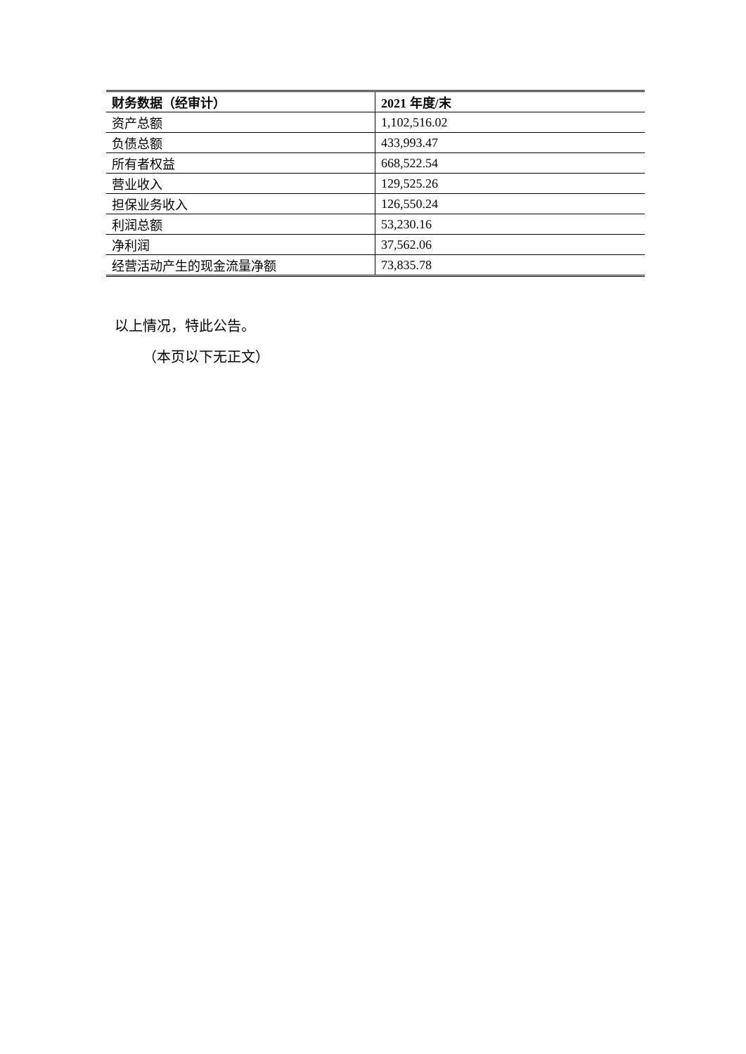| 财务数据（经审计） | 2021 年度/末 |
| --- | --- |
| 资产总额 | 1,102,516.02 |
| 负债总额 | 433,993.47 |
| 所有者权益 | 668,522.54 |
| 营业收入 | 129,525.26 |
| 担保业务收入 | 126,550.24 |
| 利润总额 | 53,230.16 |
| 净利润 | 37,562.06 |
| 经营活动产生的现金流量净额 | 73,835.78 |
以上情况，特此公告。
（本页以下无正文）